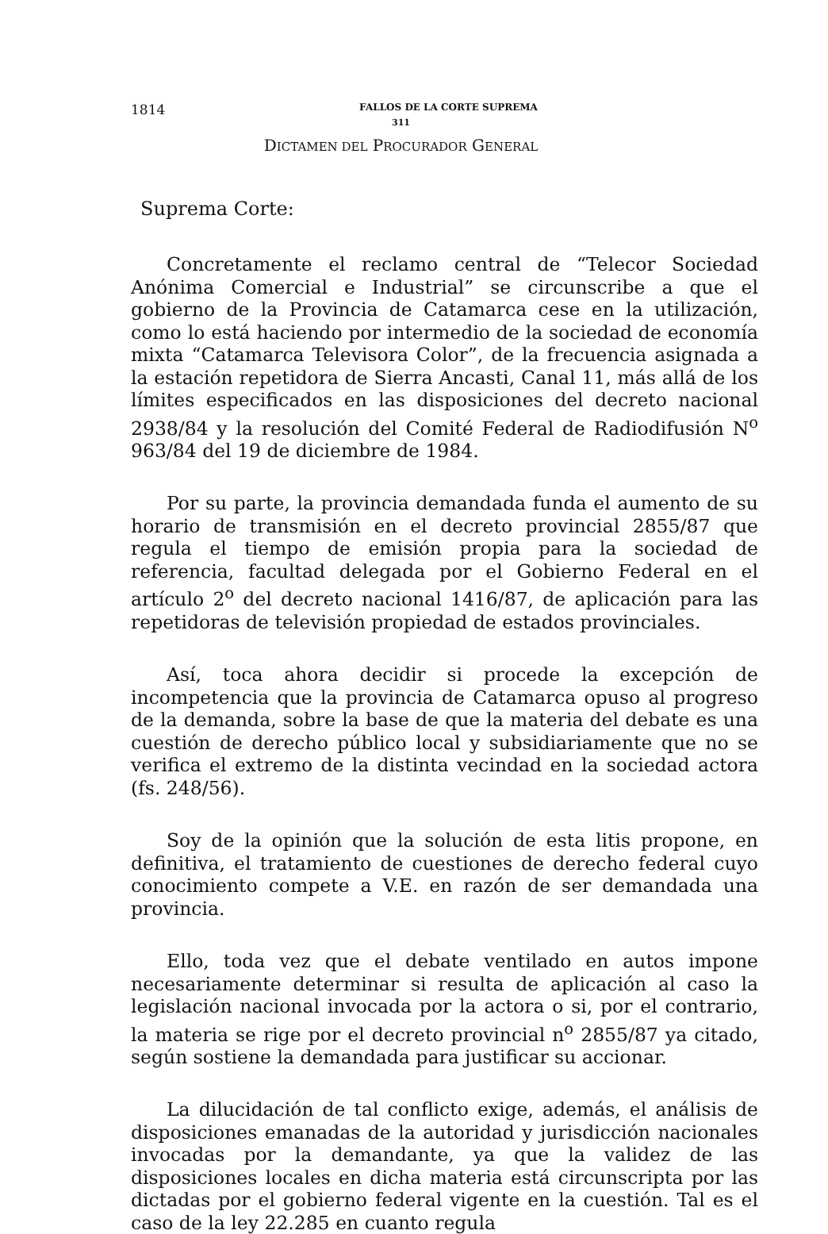1814 FALLOS DE LA CORTE SUPREMA
311
DICTAMEN DEL PROCURADOR GENERAL
Suprema Corte:
Concretamente el reclamo central de “Telecor Sociedad Anónima Comercial e Industrial” se circunscribe a que el gobierno de la Provincia de Catamarca cese en la utilización, como lo está haciendo por intermedio de la sociedad de economía mixta “Catamarca Televisora Color”, de la frecuencia asignada a la estación repetidora de Sierra Ancasti, Canal 11, más allá de los límites especificados en las disposiciones del decreto nacional 2938/84 y la resolución del Comité Federal de Radiodifusión N<sup>o</sup> 963/84 del 19 de diciembre de 1984.
Por su parte, la provincia demandada funda el aumento de su horario de transmisión en el decreto provincial 2855/87 que regula el tiempo de emisión propia para la sociedad de referencia, facultad delegada por el Gobierno Federal en el artículo 2<sup>o</sup> del decreto nacional 1416/87, de aplicación para las repetidoras de televisión propiedad de estados provinciales.
Así, toca ahora decidir si procede la excepción de incompetencia que la provincia de Catamarca opuso al progreso de la demanda, sobre la base de que la materia del debate es una cuestión de derecho público local y subsidiariamente que no se verifica el extremo de la distinta vecindad en la sociedad actora (fs. 248/56).
Soy de la opinión que la solución de esta litis propone, en definitiva, el tratamiento de cuestiones de derecho federal cuyo conocimiento compete a V.E. en razón de ser demandada una provincia.
Ello, toda vez que el debate ventilado en autos impone necesariamente determinar si resulta de aplicación al caso la legislación nacional invocada por la actora o si, por el contrario, la materia se rige por el decreto provincial n<sup>o</sup> 2855/87 ya citado, según sostiene la demandada para justificar su accionar.
La dilucidación de tal conflicto exige, además, el análisis de disposiciones emanadas de la autoridad y jurisdicción nacionales invocadas por la demandante, ya que la validez de las disposiciones locales en dicha materia está circunscripta por las dictadas por el gobierno federal vigente en la cuestión. Tal es el caso de la ley 22.285 en cuanto regula